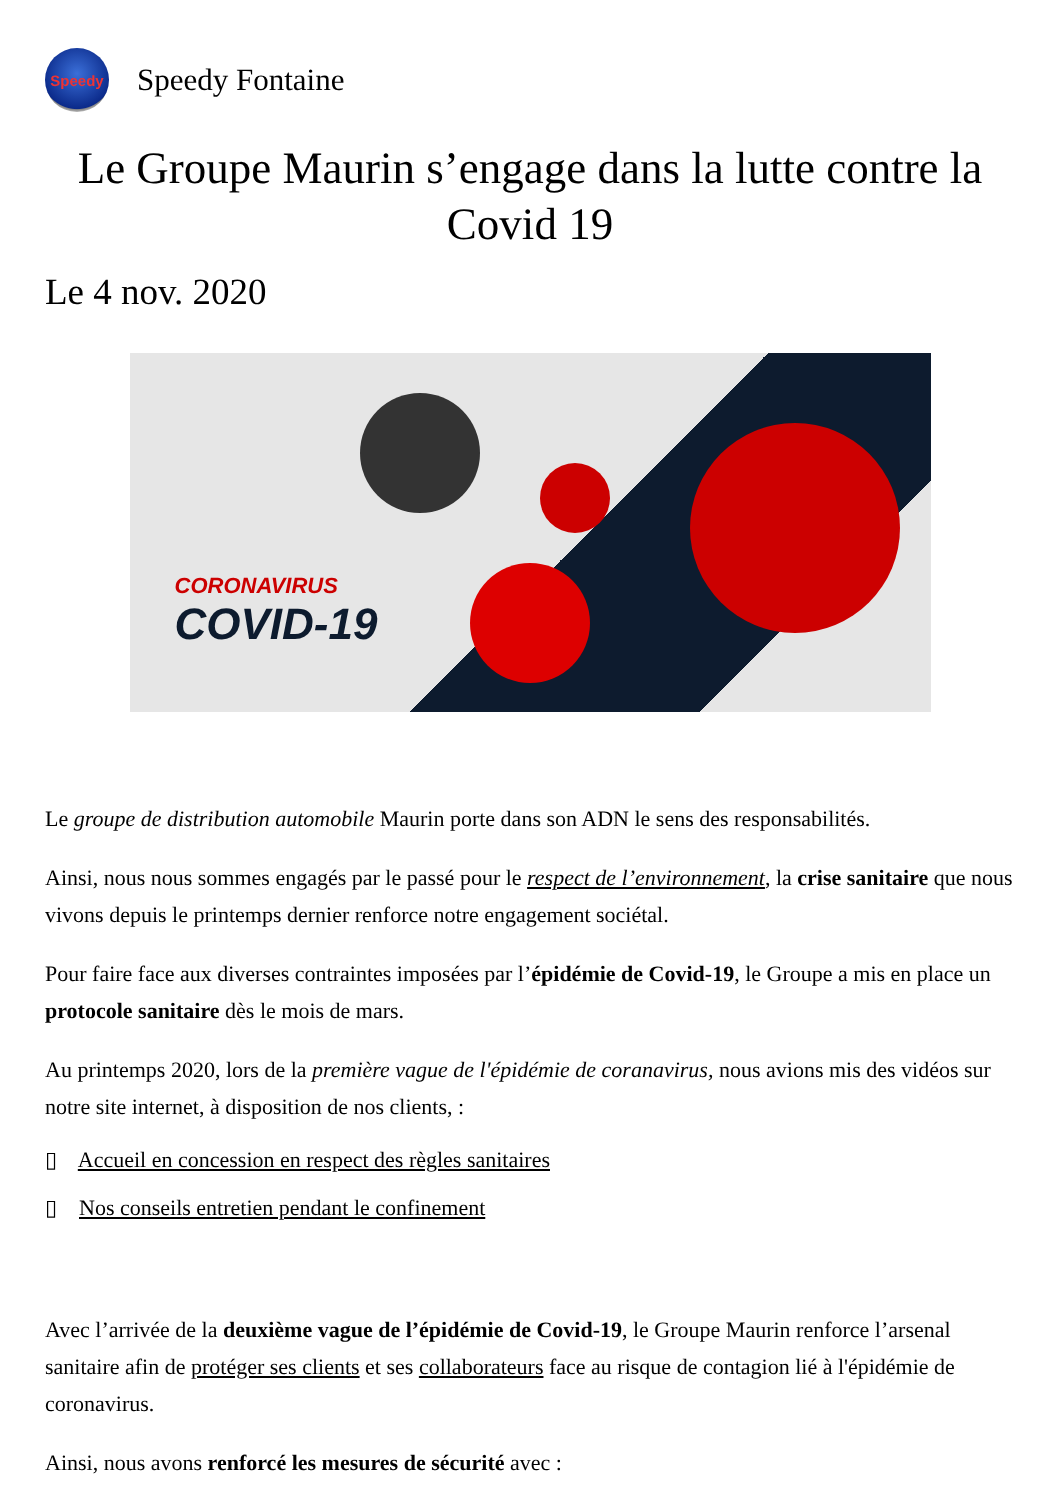Speedy
Speedy Fontaine
Le Groupe Maurin s’engage dans la lutte contre la Covid 19
Le 4 nov. 2020
CORONAVIRUS
COVID-19
Le groupe de distribution automobile Maurin porte dans son ADN le sens des responsabilités.
Ainsi, nous nous sommes engagés par le passé pour le respect de l’environnement, la crise sanitaire que nous vivons depuis le printemps dernier renforce notre engagement sociétal.
Pour faire face aux diverses contraintes imposées par l’épidémie de Covid-19, le Groupe a mis en place un protocole sanitaire dès le mois de mars.
Au printemps 2020, lors de la première vague de l'épidémie de coranavirus, nous avions mis des vidéos sur notre site internet, à disposition de nos clients, :
▯ Accueil en concession en respect des règles sanitaires
▯ Nos conseils entretien pendant le confinement
Avec l’arrivée de la deuxième vague de l’épidémie de Covid-19, le Groupe Maurin renforce l’arsenal sanitaire afin de protéger ses clients et ses collaborateurs face au risque de contagion lié à l'épidémie de coronavirus.
Ainsi, nous avons renforcé les mesures de sécurité avec :